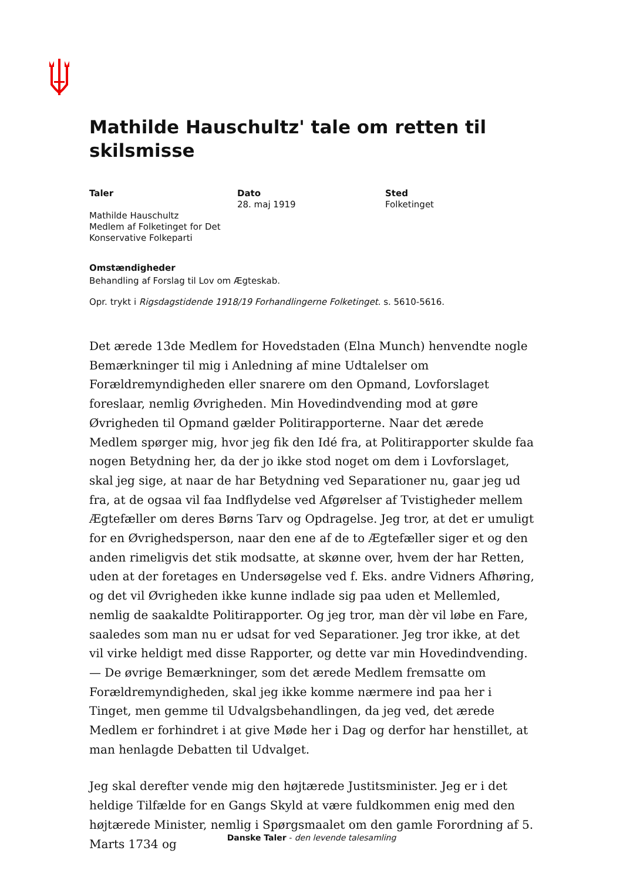Mathilde Hauschultz' tale om retten til skilsmisse
Taler
Mathilde Hauschultz
Medlem af Folketinget for Det Konservative Folkeparti
Dato
28. maj 1919
Sted
Folketinget
Omstændigheder
Behandling af Forslag til Lov om Ægteskab.
Opr. trykt i Rigsdagstidende 1918/19 Forhandlingerne Folketinget. s. 5610-5616.
Det ærede 13de Medlem for Hovedstaden (Elna Munch) henvendte nogle Bemærkninger til mig i Anledning af mine Udtalelser om Forældremyndigheden eller snarere om den Opmand, Lovforslaget foreslaar, nemlig Øvrigheden. Min Hovedindvending mod at gøre Øvrigheden til Opmand gælder Politirapporterne. Naar det ærede Medlem spørger mig, hvor jeg fik den Idé fra, at Politirapporter skulde faa nogen Betydning her, da der jo ikke stod noget om dem i Lovforslaget, skal jeg sige, at naar de har Betydning ved Separationer nu, gaar jeg ud fra, at de ogsaa vil faa Indflydelse ved Afgørelser af Tvistigheder mellem Ægtefæller om deres Børns Tarv og Opdragelse. Jeg tror, at det er umuligt for en Øvrighedsperson, naar den ene af de to Ægtefæller siger et og den anden rimeligvis det stik modsatte, at skønne over, hvem der har Retten, uden at der foretages en Undersøgelse ved f. Eks. andre Vidners Afhøring, og det vil Øvrigheden ikke kunne indlade sig paa uden et Mellemled, nemlig de saakaldte Politirapporter. Og jeg tror, man dèr vil løbe en Fare, saaledes som man nu er udsat for ved Separationer. Jeg tror ikke, at det vil virke heldigt med disse Rapporter, og dette var min Hovedindvending. — De øvrige Bemærkninger, som det ærede Medlem fremsatte om Forældremyndigheden, skal jeg ikke komme nærmere ind paa her i Tinget, men gemme til Udvalgsbehandlingen, da jeg ved, det ærede Medlem er forhindret i at give Møde her i Dag og derfor har henstillet, at man henlagde Debatten til Udvalget.
Jeg skal derefter vende mig den højtærede Justitsminister. Jeg er i det heldige Tilfælde for en Gangs Skyld at være fuldkommen enig med den højtærede Minister, nemlig i Spørgsmaalet om den gamle Forordning af 5. Marts 1734 og
Danske Taler - den levende talesamling